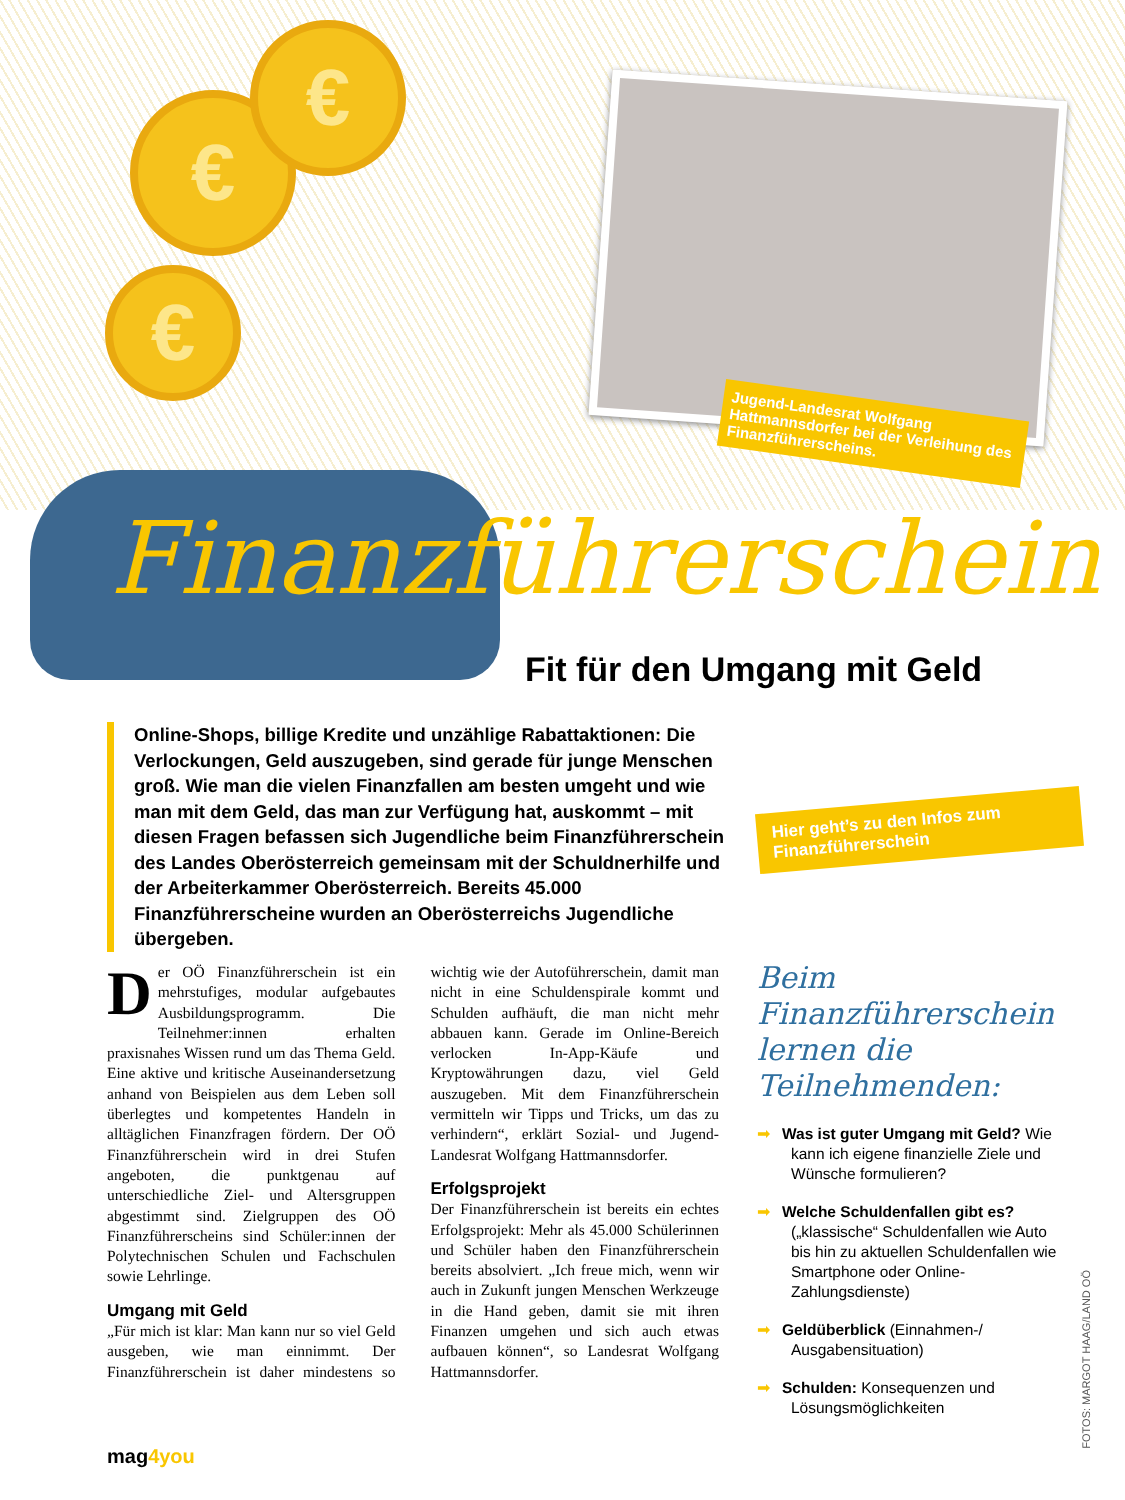€
€
€
Jugend-Landesrat Wolfgang Hattmannsdorfer bei der Verleihung des Finanzführerscheins.
Finanzführerschein
Fit für den Umgang mit Geld
Online-Shops, billige Kredite und unzählige Rabattaktionen: Die Verlockungen, Geld auszugeben, sind gerade für junge Menschen groß. Wie man die vielen Finanzfallen am besten umgeht und wie man mit dem Geld, das man zur Verfügung hat, auskommt – mit diesen Fragen befassen sich Jugendliche beim Finanzführerschein des Landes Oberösterreich gemeinsam mit der Schuldnerhilfe und der Arbeiterkammer Oberösterreich. Bereits 45.000 Finanzführerscheine wurden an Oberösterreichs Jugendliche übergeben.
Hier geht’s zu den Infos zum Finanzführerschein
Der OÖ Finanzführerschein ist ein mehrstufiges, modular aufgebautes Ausbildungsprogramm. Die Teilnehmer:innen erhalten praxisnahes Wissen rund um das Thema Geld. Eine aktive und kritische Auseinandersetzung anhand von Beispielen aus dem Leben soll überlegtes und kompetentes Handeln in alltäglichen Finanzfragen fördern. Der OÖ Finanzführerschein wird in drei Stufen angeboten, die punktgenau auf unterschiedliche Ziel- und Altersgruppen abgestimmt sind. Zielgruppen des OÖ Finanzführerscheins sind Schüler:innen der Polytechnischen Schulen und Fachschulen sowie Lehrlinge.
Umgang mit Geld
„Für mich ist klar: Man kann nur so viel Geld ausgeben, wie man einnimmt. Der Finanzführerschein ist daher mindestens so wichtig wie der Autoführerschein, damit man nicht in eine Schuldenspirale kommt und Schulden aufhäuft, die man nicht mehr abbauen kann. Gerade im Online-Bereich verlocken In-App-Käufe und Kryptowährungen dazu, viel Geld auszugeben. Mit dem Finanzführerschein vermitteln wir Tipps und Tricks, um das zu verhindern“, erklärt Sozial- und Jugend-Landesrat Wolfgang Hattmannsdorfer.
Erfolgsprojekt
Der Finanzführerschein ist bereits ein echtes Erfolgsprojekt: Mehr als 45.000 Schülerinnen und Schüler haben den Finanzführerschein bereits absolviert. „Ich freue mich, wenn wir auch in Zukunft jungen Menschen Werkzeuge in die Hand geben, damit sie mit ihren Finanzen umgehen und sich auch etwas aufbauen können“, so Landesrat Wolfgang Hattmannsdorfer.
Beim Finanzführerschein lernen die Teilnehmenden:
➡ Was ist guter Umgang mit Geld? Wie kann ich eigene finanzielle Ziele und Wünsche formulieren?
➡ Welche Schuldenfallen gibt es? („klassische“ Schuldenfallen wie Auto bis hin zu aktuellen Schuldenfallen wie Smartphone oder Online-Zahlungsdienste)
➡ Geldüberblick (Einnahmen-/ Ausgabensituation)
➡ Schulden: Konsequenzen und Lösungsmöglichkeiten
FOTOS: MARGOT HAAG/LAND OÖ
mag4you